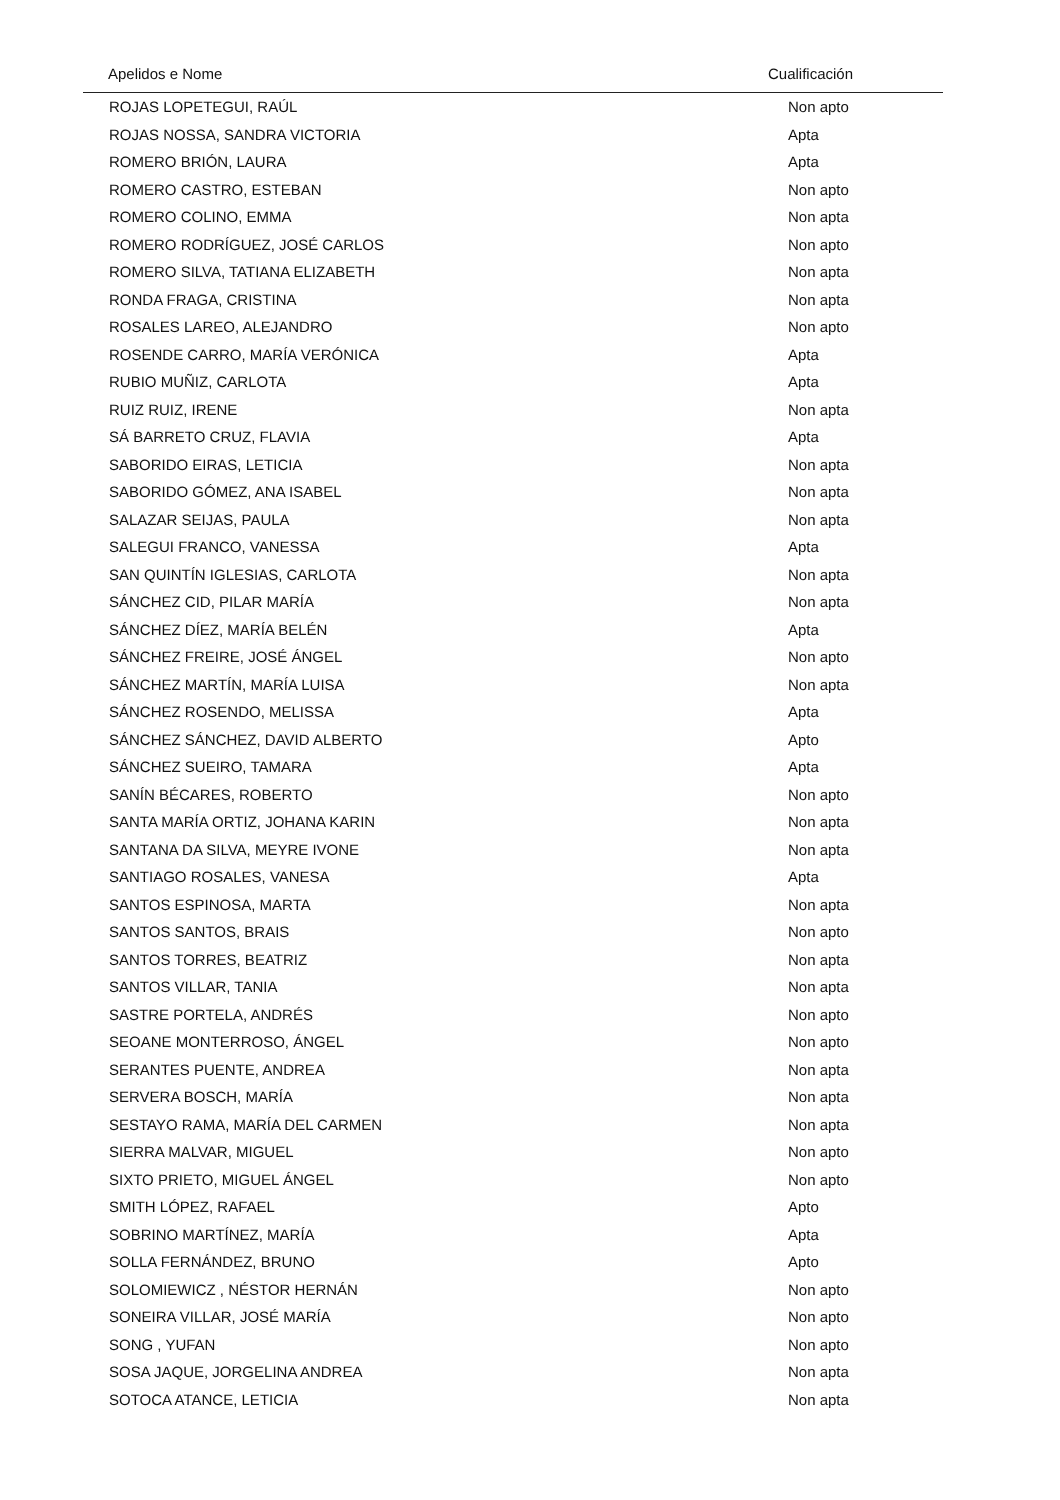| Apelidos e Nome | Cualificación |
| --- | --- |
| ROJAS LOPETEGUI, RAÚL | Non apto |
| ROJAS NOSSA, SANDRA VICTORIA | Apta |
| ROMERO BRIÓN, LAURA | Apta |
| ROMERO CASTRO, ESTEBAN | Non apto |
| ROMERO COLINO, EMMA | Non apta |
| ROMERO RODRÍGUEZ, JOSÉ CARLOS | Non apto |
| ROMERO SILVA, TATIANA ELIZABETH | Non apta |
| RONDA FRAGA, CRISTINA | Non apta |
| ROSALES LAREO, ALEJANDRO | Non apto |
| ROSENDE CARRO, MARÍA VERÓNICA | Apta |
| RUBIO MUÑIZ, CARLOTA | Apta |
| RUIZ RUIZ, IRENE | Non apta |
| SÁ BARRETO CRUZ, FLAVIA | Apta |
| SABORIDO EIRAS, LETICIA | Non apta |
| SABORIDO GÓMEZ, ANA ISABEL | Non apta |
| SALAZAR SEIJAS, PAULA | Non apta |
| SALEGUI FRANCO, VANESSA | Apta |
| SAN QUINTÍN IGLESIAS, CARLOTA | Non apta |
| SÁNCHEZ CID, PILAR MARÍA | Non apta |
| SÁNCHEZ DÍEZ, MARÍA BELÉN | Apta |
| SÁNCHEZ FREIRE, JOSÉ ÁNGEL | Non apto |
| SÁNCHEZ MARTÍN, MARÍA LUISA | Non apta |
| SÁNCHEZ ROSENDO, MELISSA | Apta |
| SÁNCHEZ SÁNCHEZ, DAVID ALBERTO | Apto |
| SÁNCHEZ SUEIRO, TAMARA | Apta |
| SANÍN BÉCARES, ROBERTO | Non apto |
| SANTA MARÍA ORTIZ, JOHANA KARIN | Non apta |
| SANTANA DA SILVA, MEYRE IVONE | Non apta |
| SANTIAGO ROSALES, VANESA | Apta |
| SANTOS ESPINOSA, MARTA | Non apta |
| SANTOS SANTOS, BRAIS | Non apto |
| SANTOS TORRES, BEATRIZ | Non apta |
| SANTOS VILLAR, TANIA | Non apta |
| SASTRE PORTELA, ANDRÉS | Non apto |
| SEOANE MONTERROSO, ÁNGEL | Non apto |
| SERANTES PUENTE, ANDREA | Non apta |
| SERVERA BOSCH, MARÍA | Non apta |
| SESTAYO RAMA, MARÍA DEL CARMEN | Non apta |
| SIERRA MALVAR, MIGUEL | Non apto |
| SIXTO PRIETO, MIGUEL ÁNGEL | Non apto |
| SMITH LÓPEZ, RAFAEL | Apto |
| SOBRINO MARTÍNEZ, MARÍA | Apta |
| SOLLA FERNÁNDEZ, BRUNO | Apto |
| SOLOMIEWICZ , NÉSTOR HERNÁN | Non apto |
| SONEIRA VILLAR, JOSÉ MARÍA | Non apto |
| SONG , YUFAN | Non apto |
| SOSA JAQUE, JORGELINA ANDREA | Non apta |
| SOTOCA ATANCE, LETICIA | Non apta |